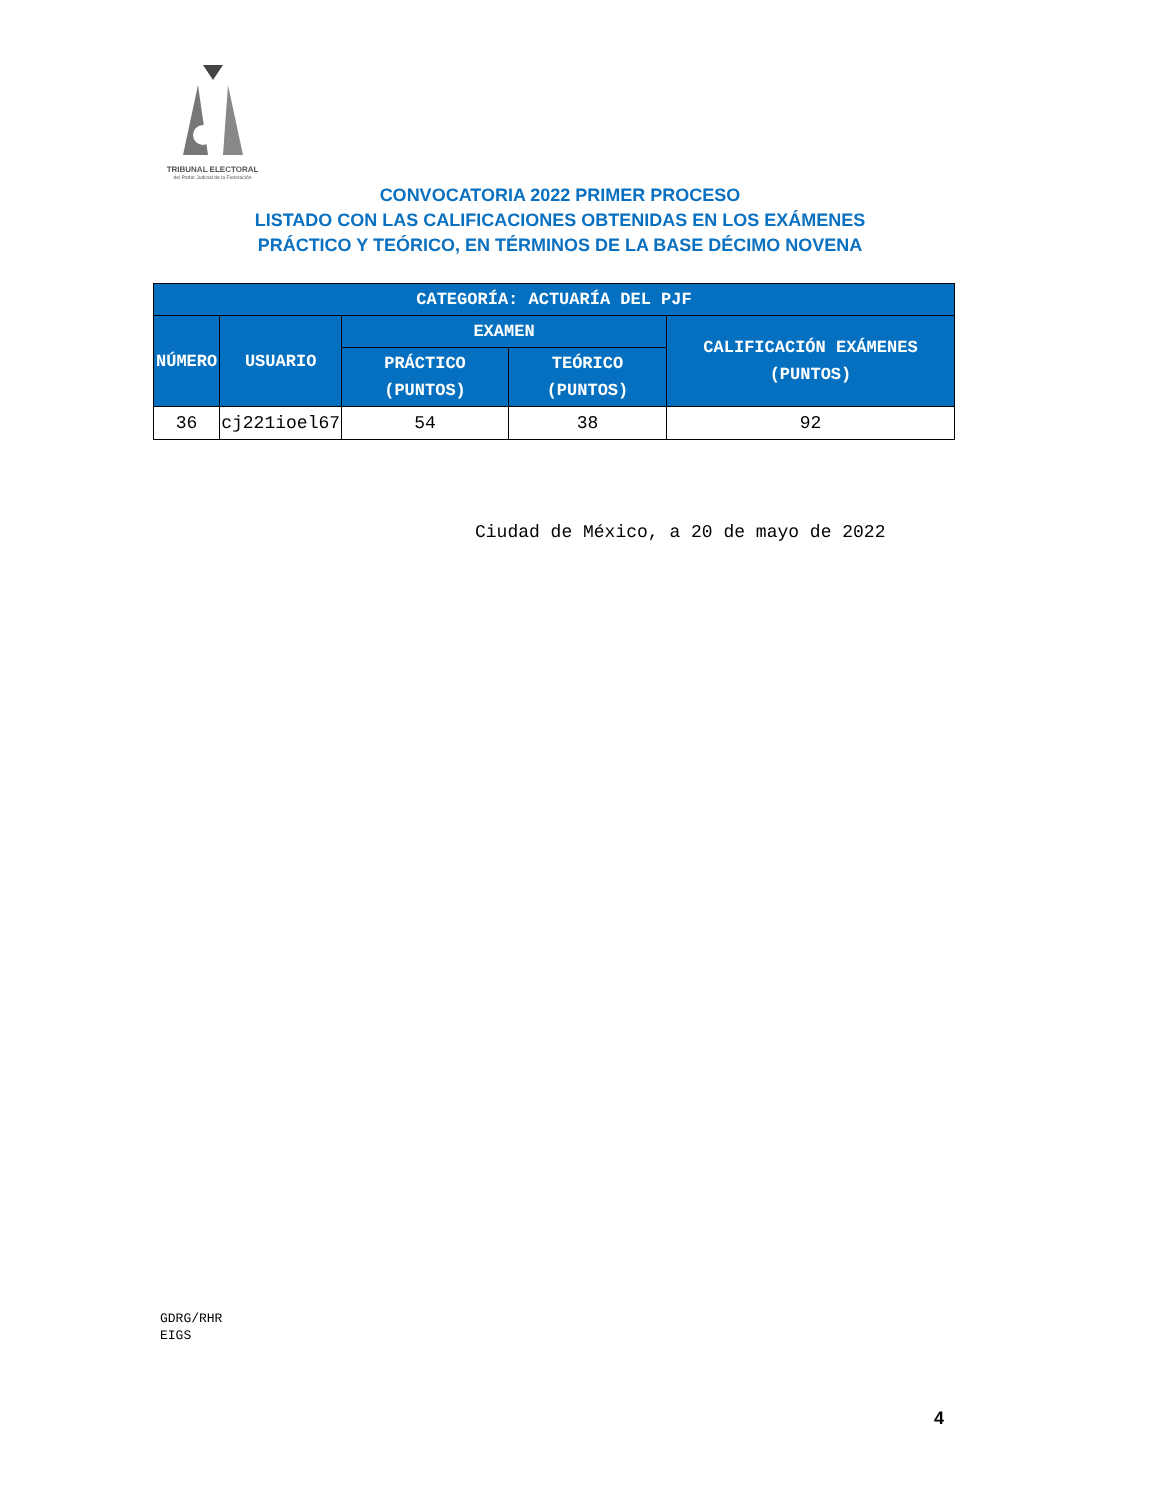TRIBUNAL ELECTORAL
del Poder Judicial de la Federación
CONVOCATORIA 2022 PRIMER PROCESO
LISTADO CON LAS CALIFICACIONES OBTENIDAS EN LOS EXÁMENES
PRÁCTICO Y TEÓRICO, EN TÉRMINOS DE LA BASE DÉCIMO NOVENA
| CATEGORÍA: ACTUARÍA DEL PJF | | | | |
| --- | --- | --- | --- | --- |
| NÚMERO | USUARIO | EXAMEN | | CALIFICACIÓN EXÁMENES (PUNTOS) |
| | | PRÁCTICO (PUNTOS) | TEÓRICO (PUNTOS) | |
| 36 | cj221ioel67 | 54 | 38 | 92 |
Ciudad de México, a 20 de mayo de 2022
GDRG/RHR
EIGS
4